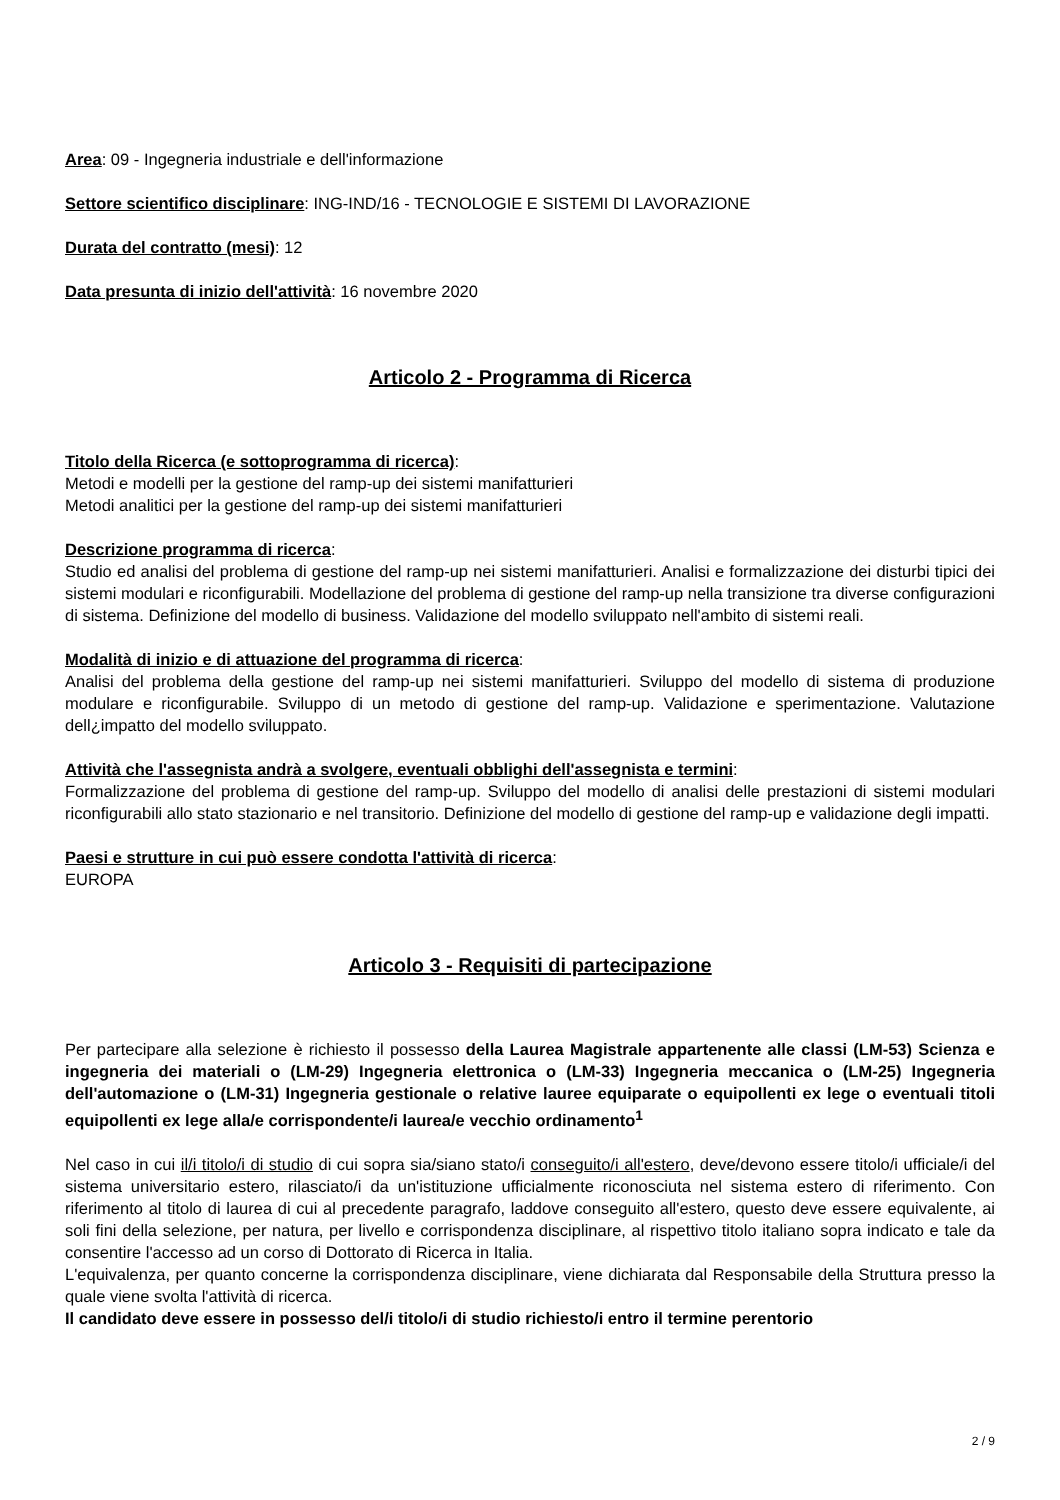Area: 09 - Ingegneria industriale e dell'informazione
Settore scientifico disciplinare: ING-IND/16 - TECNOLOGIE E SISTEMI DI LAVORAZIONE
Durata del contratto (mesi): 12
Data presunta di inizio dell'attività: 16 novembre 2020
Articolo 2 - Programma di Ricerca
Titolo della Ricerca (e sottoprogramma di ricerca):
Metodi e modelli per la gestione del ramp-up dei sistemi manifatturieri
Metodi analitici per la gestione del ramp-up dei sistemi manifatturieri
Descrizione programma di ricerca:
Studio ed analisi del problema di gestione del ramp-up nei sistemi manifatturieri. Analisi e formalizzazione dei disturbi tipici dei sistemi modulari e riconfigurabili. Modellazione del problema di gestione del ramp-up nella transizione tra diverse configurazioni di sistema. Definizione del modello di business. Validazione del modello sviluppato nell'ambito di sistemi reali.
Modalità di inizio e di attuazione del programma di ricerca:
Analisi del problema della gestione del ramp-up nei sistemi manifatturieri. Sviluppo del modello di sistema di produzione modulare e riconfigurabile. Sviluppo di un metodo di gestione del ramp-up. Validazione e sperimentazione. Valutazione dell¿impatto del modello sviluppato.
Attività che l'assegnista andrà a svolgere, eventuali obblighi dell'assegnista e termini:
Formalizzazione del problema di gestione del ramp-up. Sviluppo del modello di analisi delle prestazioni di sistemi modulari riconfigurabili allo stato stazionario e nel transitorio. Definizione del modello di gestione del ramp-up e validazione degli impatti.
Paesi e strutture in cui può essere condotta l'attività di ricerca:
EUROPA
Articolo 3 - Requisiti di partecipazione
Per partecipare alla selezione è richiesto il possesso della Laurea Magistrale appartenente alle classi (LM-53) Scienza e ingegneria dei materiali o (LM-29) Ingegneria elettronica o (LM-33) Ingegneria meccanica o (LM-25) Ingegneria dell'automazione o (LM-31) Ingegneria gestionale o relative lauree equiparate o equipollenti ex lege o eventuali titoli equipollenti ex lege alla/e corrispondente/i laurea/e vecchio ordinamento<sup>1</sup>
Nel caso in cui il/i titolo/i di studio di cui sopra sia/siano stato/i conseguito/i all'estero, deve/devono essere titolo/i ufficiale/i del sistema universitario estero, rilasciato/i da un'istituzione ufficialmente riconosciuta nel sistema estero di riferimento. Con riferimento al titolo di laurea di cui al precedente paragrafo, laddove conseguito all'estero, questo deve essere equivalente, ai soli fini della selezione, per natura, per livello e corrispondenza disciplinare, al rispettivo titolo italiano sopra indicato e tale da consentire l'accesso ad un corso di Dottorato di Ricerca in Italia.
L'equivalenza, per quanto concerne la corrispondenza disciplinare, viene dichiarata dal Responsabile della Struttura presso la quale viene svolta l'attività di ricerca.
Il candidato deve essere in possesso del/i titolo/i di studio richiesto/i entro il termine perentorio
2 / 9